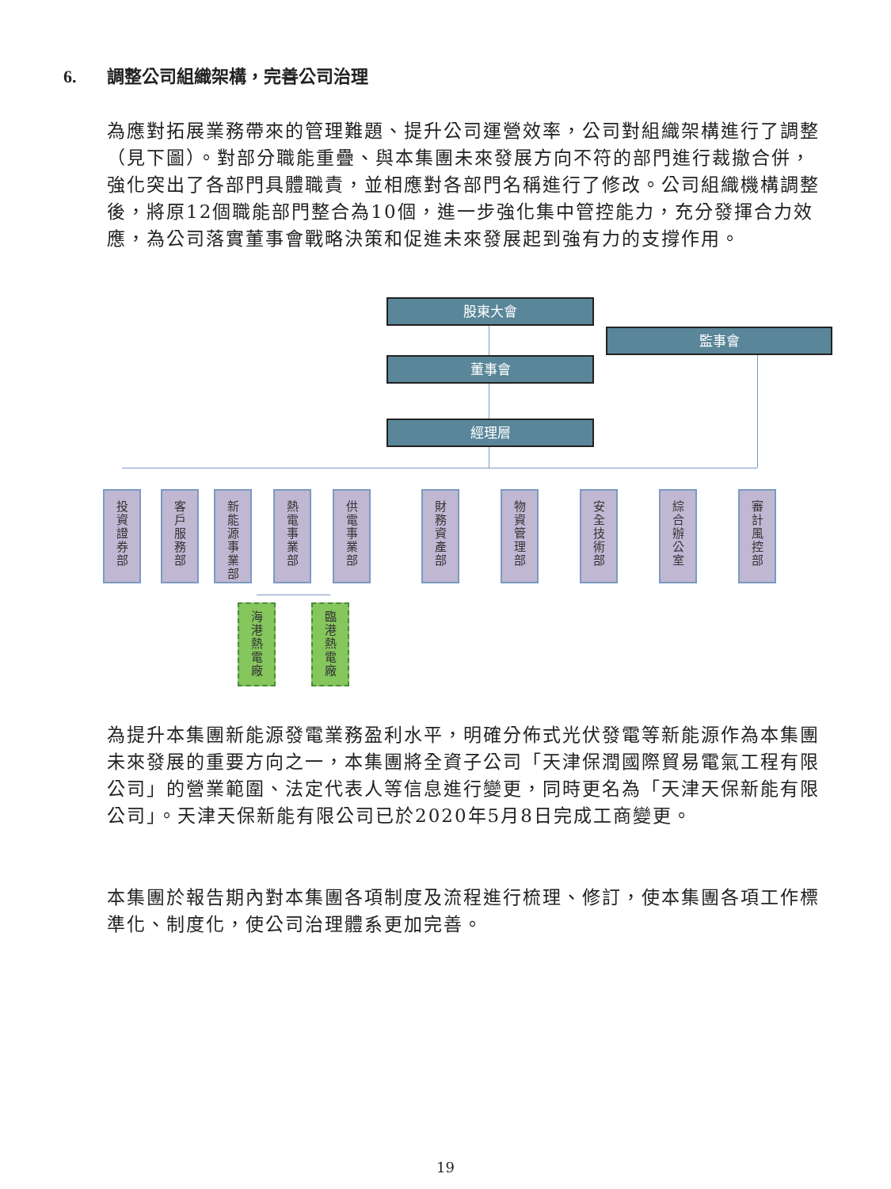6. 調整公司組織架構，完善公司治理
為應對拓展業務帶來的管理難題、提升公司運營效率，公司對組織架構進行了調整（見下圖）。對部分職能重疊、與本集團未來發展方向不符的部門進行裁撤合併，強化突出了各部門具體職責，並相應對各部門名稱進行了修改。公司組織機構調整後，將原12個職能部門整合為10個，進一步強化集中管控能力，充分發揮合力效應，為公司落實董事會戰略決策和促進未來發展起到強有力的支撐作用。
股東大會
監事會
董事會
經理層
投
資
證
券
部
客
戶
服
務
部
新
能
源
事
業
部
熱
電
事
業
部
供
電
事
業
部
財
務
資
產
部
物
資
管
理
部
安
全
技
術
部
綜
合
辦
公
室
審
計
風
控
部
海
港
熱
電
廠
臨
港
熱
電
廠
為提升本集團新能源發電業務盈利水平，明確分佈式光伏發電等新能源作為本集團未來發展的重要方向之一，本集團將全資子公司「天津保潤國際貿易電氣工程有限公司」的營業範圍、法定代表人等信息進行變更，同時更名為「天津天保新能有限公司」。天津天保新能有限公司已於2020年5月8日完成工商變更。
本集團於報告期內對本集團各項制度及流程進行梳理、修訂，使本集團各項工作標準化、制度化，使公司治理體系更加完善。
19